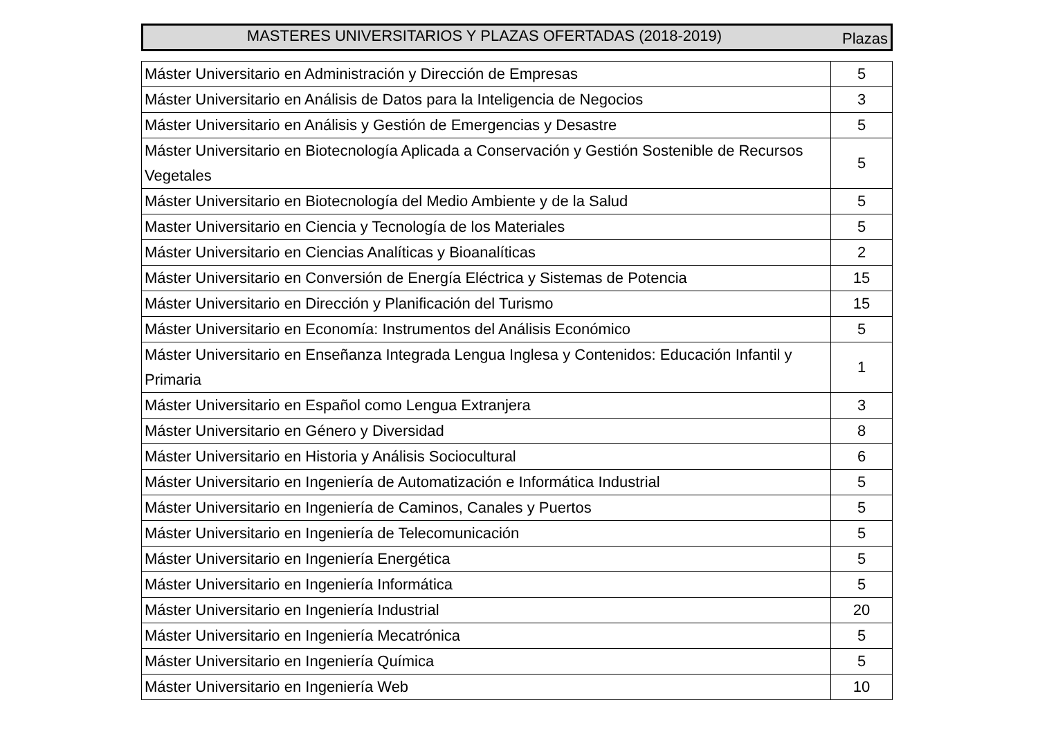MASTERES UNIVERSITARIOS Y PLAZAS OFERTADAS (2018-2019)
Plazas
| Máster Universitario en Administración y Dirección de Empresas | 5 |
| Máster Universitario en Análisis de Datos para la Inteligencia de Negocios | 3 |
| Máster Universitario en Análisis y Gestión de Emergencias y Desastre | 5 |
| Máster Universitario en Biotecnología Aplicada a Conservación y Gestión Sostenible de Recursos Vegetales | 5 |
| Máster Universitario en Biotecnología del Medio Ambiente y de la Salud | 5 |
| Master Universitario en Ciencia y Tecnología de los Materiales | 5 |
| Máster Universitario en Ciencias Analíticas y Bioanalíticas | 2 |
| Máster Universitario en Conversión de Energía Eléctrica y Sistemas de Potencia | 15 |
| Máster Universitario en Dirección y Planificación del Turismo | 15 |
| Máster Universitario en Economía: Instrumentos del Análisis Económico | 5 |
| Máster Universitario en Enseñanza Integrada Lengua Inglesa y Contenidos: Educación Infantil y Primaria | 1 |
| Máster Universitario en Español como Lengua Extranjera | 3 |
| Máster Universitario en Género y Diversidad | 8 |
| Máster Universitario en Historia y Análisis Sociocultural | 6 |
| Máster Universitario en Ingeniería de Automatización e Informática Industrial | 5 |
| Máster Universitario en Ingeniería de Caminos, Canales y Puertos | 5 |
| Máster Universitario en Ingeniería de Telecomunicación | 5 |
| Máster Universitario en Ingeniería Energética | 5 |
| Máster Universitario en Ingeniería Informática | 5 |
| Máster Universitario en Ingeniería Industrial | 20 |
| Máster Universitario en Ingeniería Mecatrónica | 5 |
| Máster Universitario en Ingeniería Química | 5 |
| Máster Universitario en Ingeniería Web | 10 |